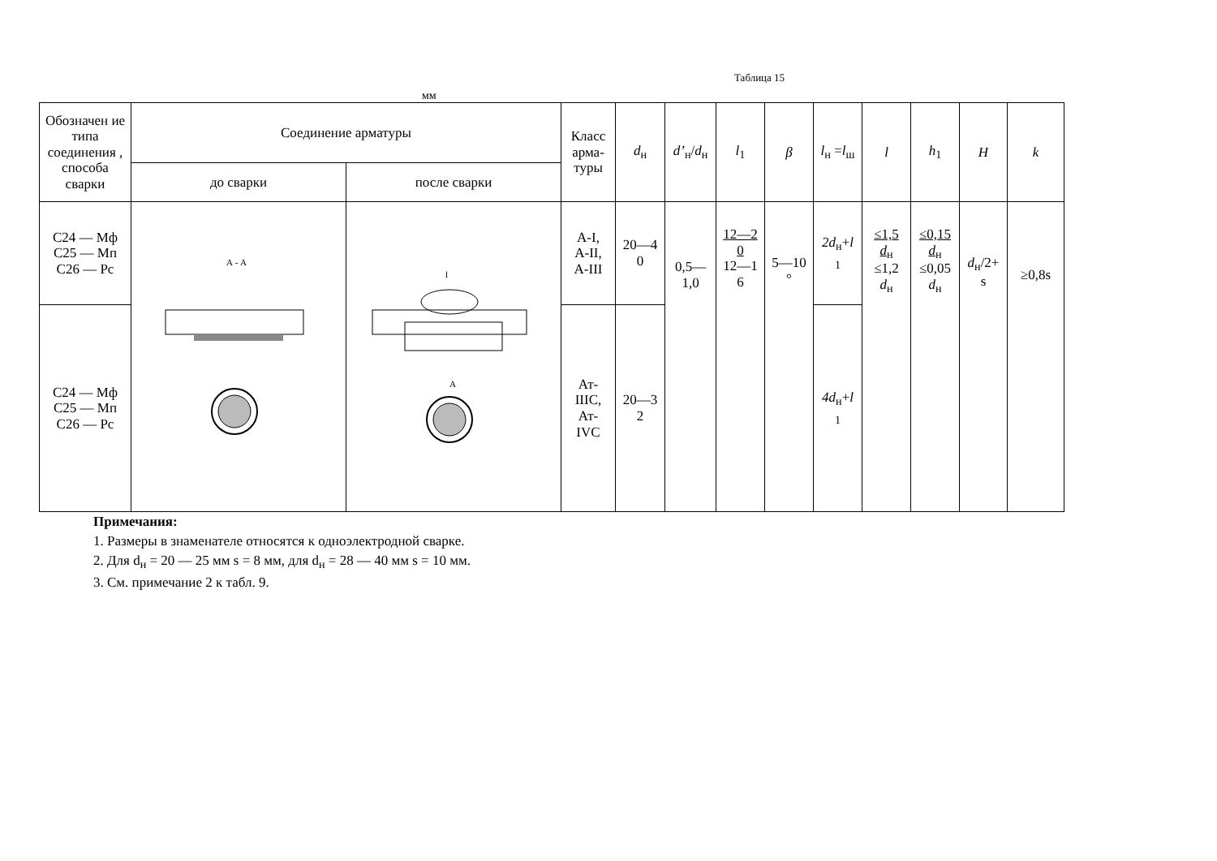Таблица 15
мм
| Обозначен ие типа соединения , способа сварки | Соединение арматуры | | Класс арма-туры | d<sub>н</sub> | d’<sub>н</sub>/ d<sub>н</sub> | l<sub>1</sub> | β | l<sub>н</sub> = l<sub>ш</sub> | l | h<sub>1</sub> | H | k |
| --- | --- | --- | --- | --- | --- | --- | --- | --- | --- | --- | --- | --- |
| | до сварки | после сварки | | | | | | | | | | |
| С24 — Мф С25 — Мп С26 — Рс | А - А | l А | А-I, А-II, А-III | 20—4 0 | 0,5— 1,0 | 12—2 0 12—1 6 | 5—10 ° | 2d<sub>н</sub>+ l <sub>1</sub> | ≤1,5 d<sub>н</sub> ≤1,2 d<sub>н</sub> | ≤0,15 d<sub>н</sub> ≤0,05 d<sub>н</sub> | d<sub>н</sub>/2+ s | ≥0,8s |
| С24 — Мф С25 — Мп С26 — Рс | | | Ат- IIIС, Ат- IVС | 20—3 2 | | | | 4d<sub>н</sub>+ l <sub>1</sub> | | | | |
Примечания:
1. Размеры в знаменателе относятся к одноэлектродной сварке.
2. Для d<sub>н</sub> = 20 — 25 мм s = 8 мм, для d<sub>н</sub> = 28 — 40 мм s = 10 мм.
3. См. примечание 2 к табл. 9.